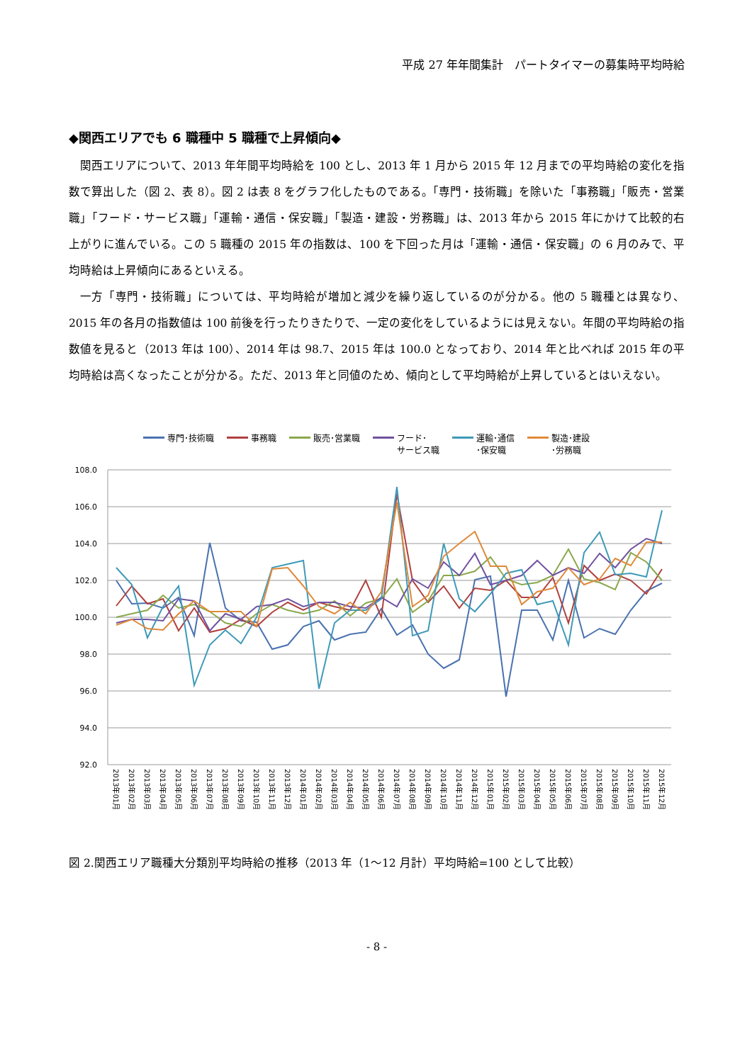平成 27 年年間集計　パートタイマーの募集時平均時給
◆関西エリアでも 6 職種中 5 職種で上昇傾向◆
関西エリアについて、2013 年年間平均時給を 100 とし、2013 年 1 月から 2015 年 12 月までの平均時給の変化を指数で算出した（図 2、表 8）。図 2 は表 8 をグラフ化したものである。「専門・技術職」を除いた「事務職」「販売・営業職」「フード・サービス職」「運輸・通信・保安職」「製造・建設・労務職」は、2013 年から 2015 年にかけて比較的右上がりに進んでいる。この 5 職種の 2015 年の指数は、100 を下回った月は「運輸・通信・保安職」の 6 月のみで、平均時給は上昇傾向にあるといえる。
一方「専門・技術職」については、平均時給が増加と減少を繰り返しているのが分かる。他の 5 職種とは異なり、2015 年の各月の指数値は 100 前後を行ったりきたりで、一定の変化をしているようには見えない。年間の平均時給の指数値を見ると（2013 年は 100）、2014 年は 98.7、2015 年は 100.0 となっており、2014 年と比べれば 2015 年の平均時給は高くなったことが分かる。ただ、2013 年と同値のため、傾向として平均時給が上昇しているとはいえない。
専門･技術職 事務職 販売･営業職 フード･
サービス職 運輸･通信
･保安職 製造･建設
･労務職
108.0
106.0
104.0
102.0
100.0
98.0
96.0
94.0
92.0
2013年01月
2013年02月
2013年03月
2013年04月
2013年05月
2013年06月
2013年07月
2013年08月
2013年09月
2013年10月
2013年11月
2013年12月
2014年01月
2014年02月
2014年03月
2014年04月
2014年05月
2014年06月
2014年07月
2014年08月
2014年09月
2014年10月
2014年11月
2014年12月
2015年01月
2015年02月
2015年03月
2015年04月
2015年05月
2015年06月
2015年07月
2015年08月
2015年09月
2015年10月
2015年11月
2015年12月
図 2.関西エリア職種大分類別平均時給の推移（2013 年（1～12 月計）平均時給=100 として比較）
- 8 -